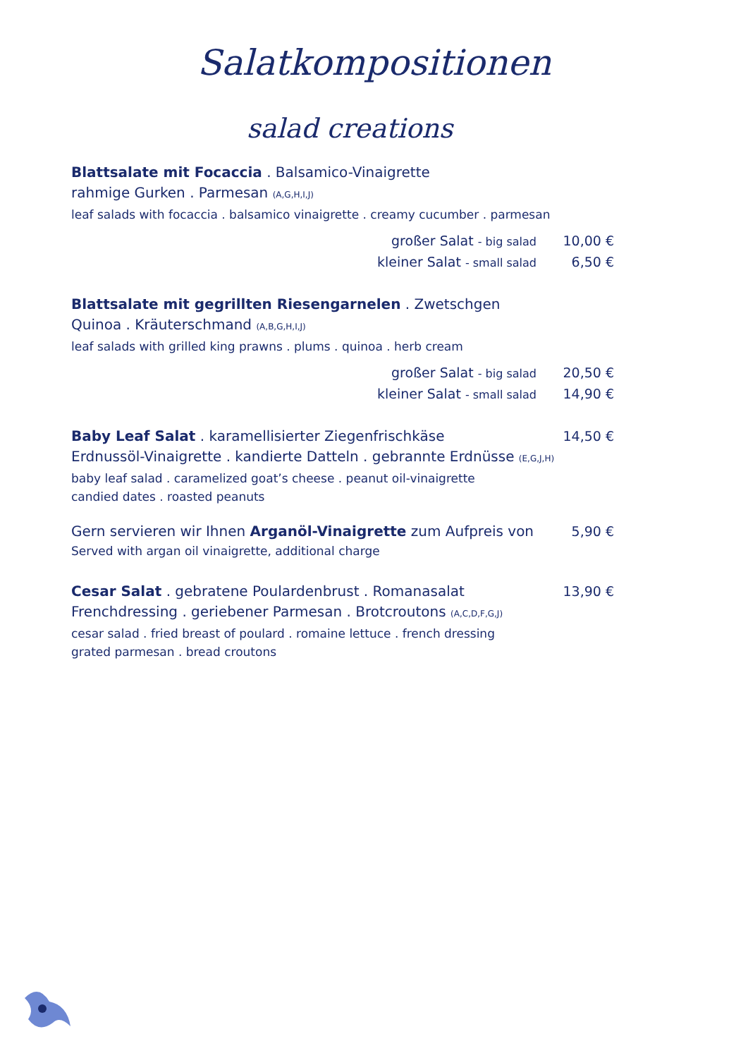Salatkompositionen
salad creations
Blattsalate mit Focaccia . Balsamico-Vinaigrette
rahmige Gurken . Parmesan (A,G,H,I,J)
leaf salads with focaccia . balsamico vinaigrette . creamy cucumber . parmesan
großer Salat - big salad 10,00 €
kleiner Salat - small salad 6,50 €
Blattsalate mit gegrillten Riesengarnelen . Zwetschgen
Quinoa . Kräuterschmand (A,B,G,H,I,J)
leaf salads with grilled king prawns . plums . quinoa . herb cream
großer Salat - big salad 20,50 €
kleiner Salat - small salad 14,90 €
Baby Leaf Salat . karamellisierter Ziegenfrischkäse 14,50 €
Erdnussöl-Vinaigrette . kandierte Datteln . gebrannte Erdnüsse (E,G,J,H)
baby leaf salad . caramelized goat’s cheese . peanut oil-vinaigrette
candied dates . roasted peanuts
Gern servieren wir Ihnen Arganöl-Vinaigrette zum Aufpreis von 5,90 €
Served with argan oil vinaigrette, additional charge
Cesar Salat . gebratene Poulardenbrust . Romanasalat 13,90 €
Frenchdressing . geriebener Parmesan . Brotcroutons (A,C,D,F,G,J)
cesar salad . fried breast of poulard . romaine lettuce . french dressing
grated parmesan . bread croutons